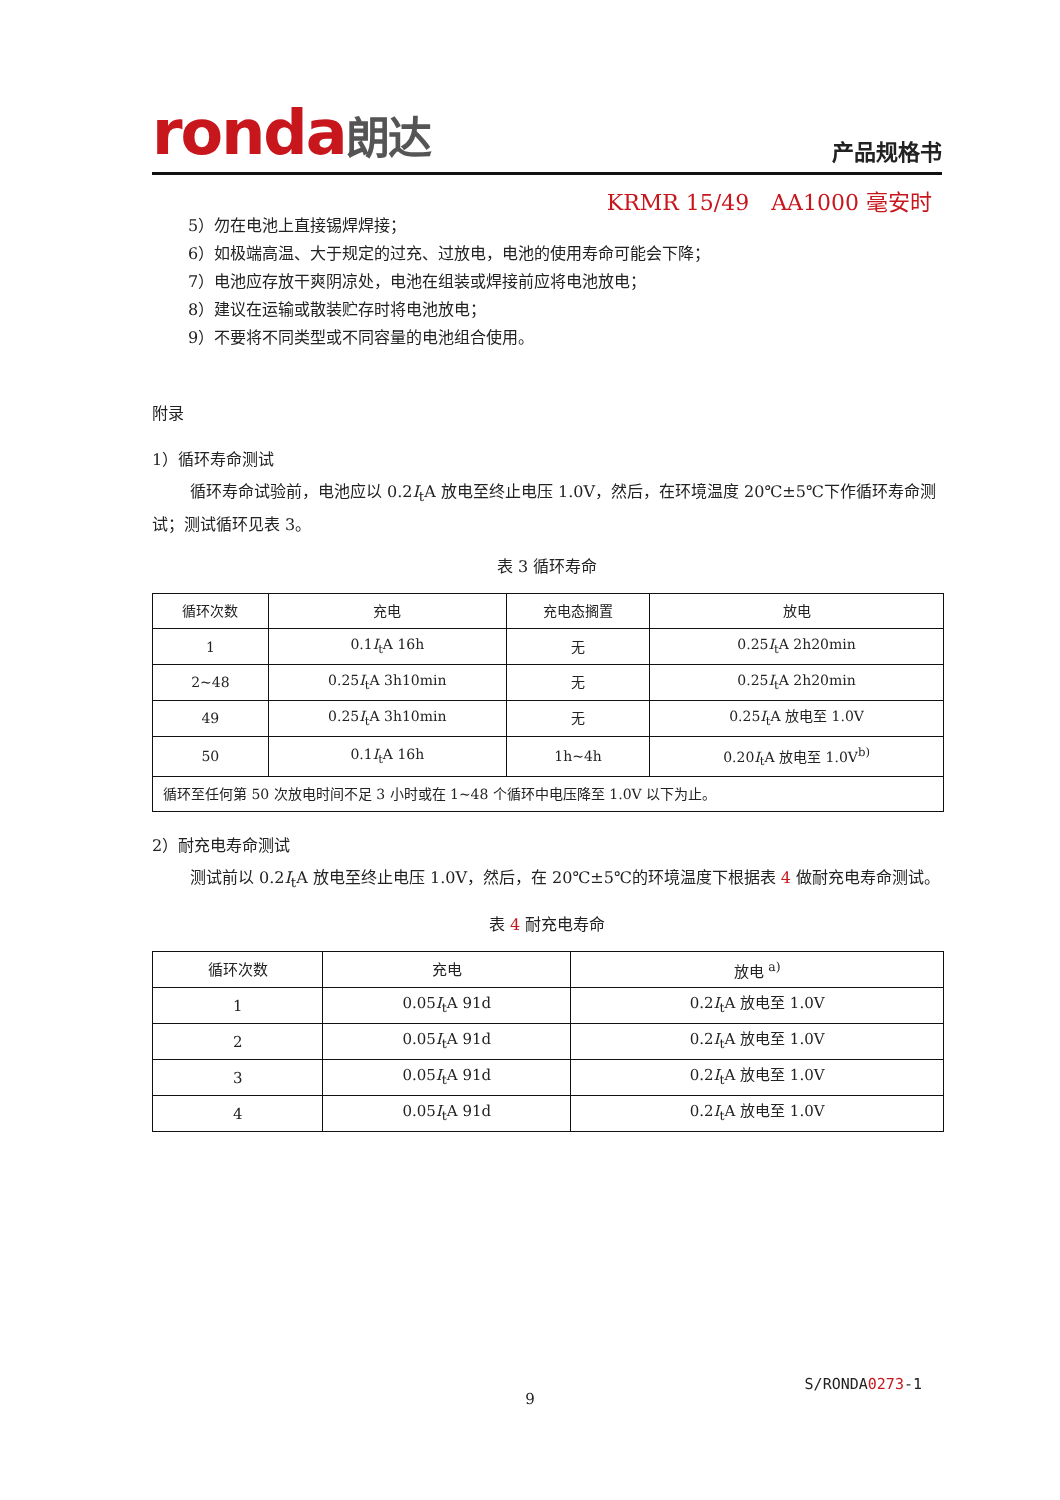ronda朗达
产品规格书
KRMR 15/49　AA1000 毫安时
5）勿在电池上直接锡焊焊接；
6）如极端高温、大于规定的过充、过放电，电池的使用寿命可能会下降；
7）电池应存放干爽阴凉处，电池在组装或焊接前应将电池放电；
8）建议在运输或散装贮存时将电池放电；
9）不要将不同类型或不同容量的电池组合使用。
附录
1）循环寿命测试
循环寿命试验前，电池应以 0.2I<sub>t</sub>A 放电至终止电压 1.0V，然后，在环境温度 20℃±5℃下作循环寿命测试；测试循环见表 3。
表 3 循环寿命
| 循环次数 | 充电 | 充电态搁置 | 放电 |
| --- | --- | --- | --- |
| 1 | 0.1 I<sub>t</sub>A 16h | 无 | 0.25 I<sub>t</sub>A 2h20min |
| 2~48 | 0.25 I<sub>t</sub>A 3h10min | 无 | 0.25 I<sub>t</sub>A 2h20min |
| 49 | 0.25 I<sub>t</sub>A 3h10min | 无 | 0.25 I<sub>t</sub>A 放电至 1.0V |
| 50 | 0.1 I<sub>t</sub>A 16h | 1h~4h | 0.20 I<sub>t</sub>A 放电至 1.0V<sup>b)</sup> |
| 循环至任何第 50 次放电时间不足 3 小时或在 1~48 个循环中电压降至 1.0V 以下为止。 | | | |
2）耐充电寿命测试
测试前以 0.2I<sub>t</sub>A 放电至终止电压 1.0V，然后，在 20℃±5℃的环境温度下根据表 4 做耐充电寿命测试。
表 4 耐充电寿命
| 循环次数 | 充电 | 放电 <sup>a)</sup> |
| --- | --- | --- |
| 1 | 0.05 I<sub>t</sub>A 91d | 0.2 I<sub>t</sub>A 放电至 1.0V |
| 2 | 0.05 I<sub>t</sub>A 91d | 0.2 I<sub>t</sub>A 放电至 1.0V |
| 3 | 0.05 I<sub>t</sub>A 91d | 0.2 I<sub>t</sub>A 放电至 1.0V |
| 4 | 0.05 I<sub>t</sub>A 91d | 0.2 I<sub>t</sub>A 放电至 1.0V |
S/RONDA0273-1
9